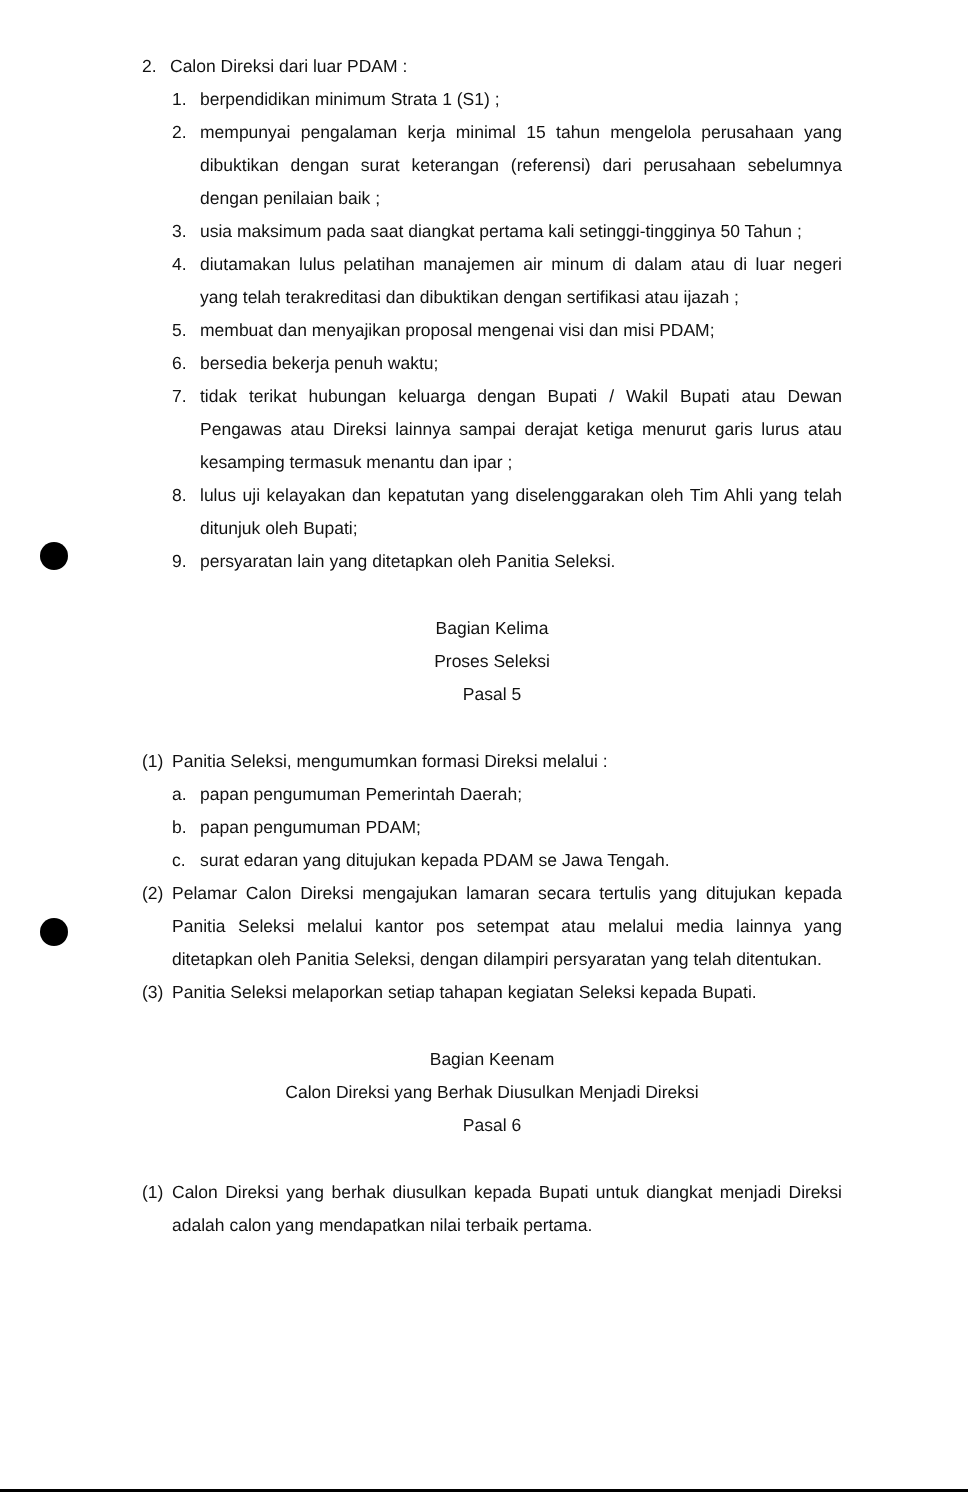2. Calon Direksi dari luar PDAM :
1. berpendidikan minimum Strata 1 (S1) ;
2. mempunyai pengalaman kerja minimal 15 tahun mengelola perusahaan yang dibuktikan dengan surat keterangan (referensi) dari perusahaan sebelumnya dengan penilaian baik ;
3. usia maksimum pada saat diangkat pertama kali setinggi-tingginya 50 Tahun ;
4. diutamakan lulus pelatihan manajemen air minum di dalam atau di luar negeri yang telah terakreditasi dan dibuktikan dengan sertifikasi atau ijazah ;
5. membuat dan menyajikan proposal mengenai visi dan misi PDAM;
6. bersedia bekerja penuh waktu;
7. tidak terikat hubungan keluarga dengan Bupati / Wakil Bupati atau Dewan Pengawas atau Direksi lainnya sampai derajat ketiga menurut garis lurus atau kesamping termasuk menantu dan ipar ;
8. lulus uji kelayakan dan kepatutan yang diselenggarakan oleh Tim Ahli yang telah ditunjuk oleh Bupati;
9. persyaratan lain yang ditetapkan oleh Panitia Seleksi.
Bagian Kelima
Proses Seleksi
Pasal 5
(1)
Panitia Seleksi, mengumumkan formasi Direksi melalui :
a. papan pengumuman Pemerintah Daerah;
b. papan pengumuman PDAM;
c. surat edaran yang ditujukan kepada PDAM se Jawa Tengah.
(2)
Pelamar Calon Direksi mengajukan lamaran secara tertulis yang ditujukan kepada Panitia Seleksi melalui kantor pos setempat atau melalui media lainnya yang ditetapkan oleh Panitia Seleksi, dengan dilampiri persyaratan yang telah ditentukan.
(3)
Panitia Seleksi melaporkan setiap tahapan kegiatan Seleksi kepada Bupati.
Bagian Keenam
Calon Direksi yang Berhak Diusulkan Menjadi Direksi
Pasal 6
(1)
Calon Direksi yang berhak diusulkan kepada Bupati untuk diangkat menjadi Direksi adalah calon yang mendapatkan nilai terbaik pertama.